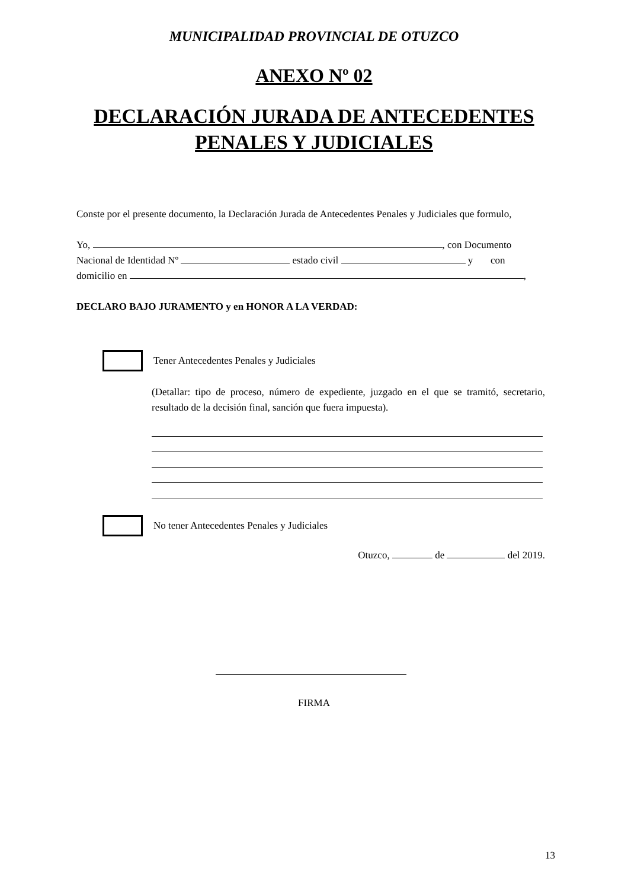MUNICIPALIDAD PROVINCIAL DE OTUZCO
ANEXO Nº 02
DECLARACIÓN JURADA DE ANTECEDENTES
PENALES Y JUDICIALES
Conste por el presente documento, la Declaración Jurada de Antecedentes Penales y Judiciales que formulo,
Yo, , con Documento
Nacional de Identidad Nº estado civil y con
domicilio en ,
DECLARO BAJO JURAMENTO y en HONOR A LA VERDAD:
Tener Antecedentes Penales y Judiciales
(Detallar: tipo de proceso, número de expediente, juzgado en el que se tramitó, secretario, resultado de la decisión final, sanción que fuera impuesta).
No tener Antecedentes Penales y Judiciales
Otuzco, de del 2019.
FIRMA
13